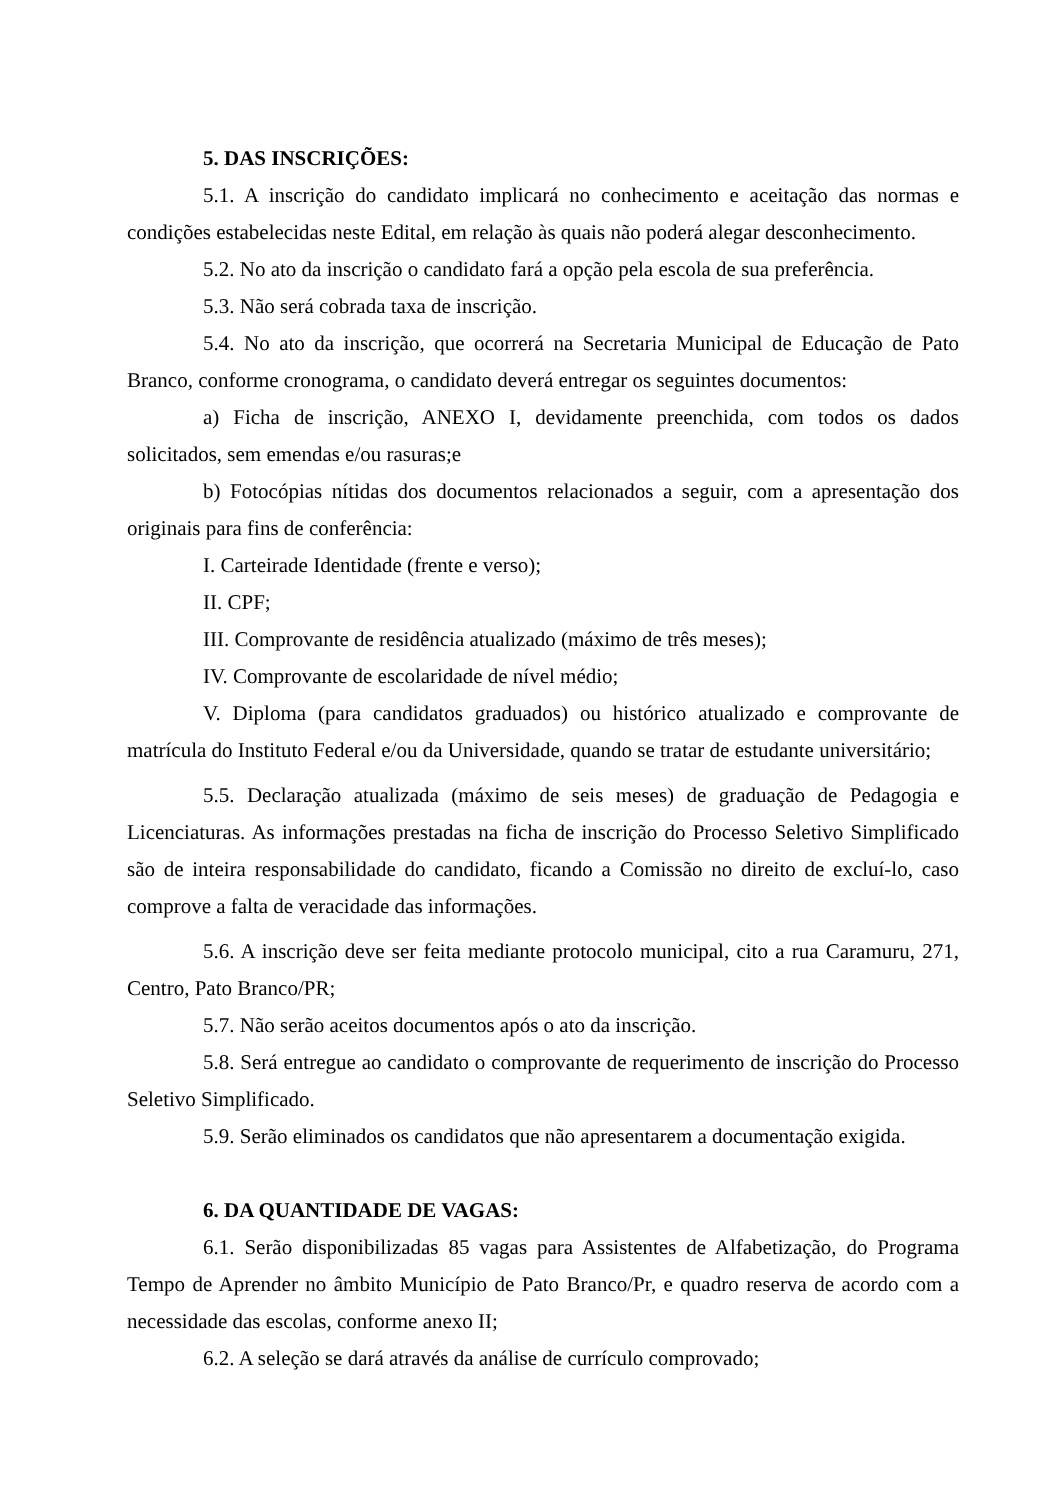5. DAS INSCRIÇÕES:
5.1. A inscrição do candidato implicará no conhecimento e aceitação das normas e condições estabelecidas neste Edital, em relação às quais não poderá alegar desconhecimento.
5.2. No ato da inscrição o candidato fará a opção pela escola de sua preferência.
5.3. Não será cobrada taxa de inscrição.
5.4. No ato da inscrição, que ocorrerá na Secretaria Municipal de Educação de Pato Branco, conforme cronograma, o candidato deverá entregar os seguintes documentos:
a) Ficha de inscrição, ANEXO I, devidamente preenchida, com todos os dados solicitados, sem emendas e/ou rasuras;e
b) Fotocópias nítidas dos documentos relacionados a seguir, com a apresentação dos originais para fins de conferência:
I. Carteirade Identidade (frente e verso);
II. CPF;
III. Comprovante de residência atualizado (máximo de três meses);
IV. Comprovante de escolaridade de nível médio;
V. Diploma (para candidatos graduados) ou histórico atualizado e comprovante de matrícula do Instituto Federal e/ou da Universidade, quando se tratar de estudante universitário;
5.5. Declaração atualizada (máximo de seis meses) de graduação de Pedagogia e Licenciaturas. As informações prestadas na ficha de inscrição do Processo Seletivo Simplificado são de inteira responsabilidade do candidato, ficando a Comissão no direito de excluí-lo, caso comprove a falta de veracidade das informações.
5.6. A inscrição deve ser feita mediante protocolo municipal, cito a rua Caramuru, 271, Centro, Pato Branco/PR;
5.7. Não serão aceitos documentos após o ato da inscrição.
5.8. Será entregue ao candidato o comprovante de requerimento de inscrição do Processo Seletivo Simplificado.
5.9. Serão eliminados os candidatos que não apresentarem a documentação exigida.
6. DA QUANTIDADE DE VAGAS:
6.1. Serão disponibilizadas 85 vagas para Assistentes de Alfabetização, do Programa Tempo de Aprender no âmbito Município de Pato Branco/Pr, e quadro reserva de acordo com a necessidade das escolas, conforme anexo II;
6.2. A seleção se dará através da análise de currículo comprovado;